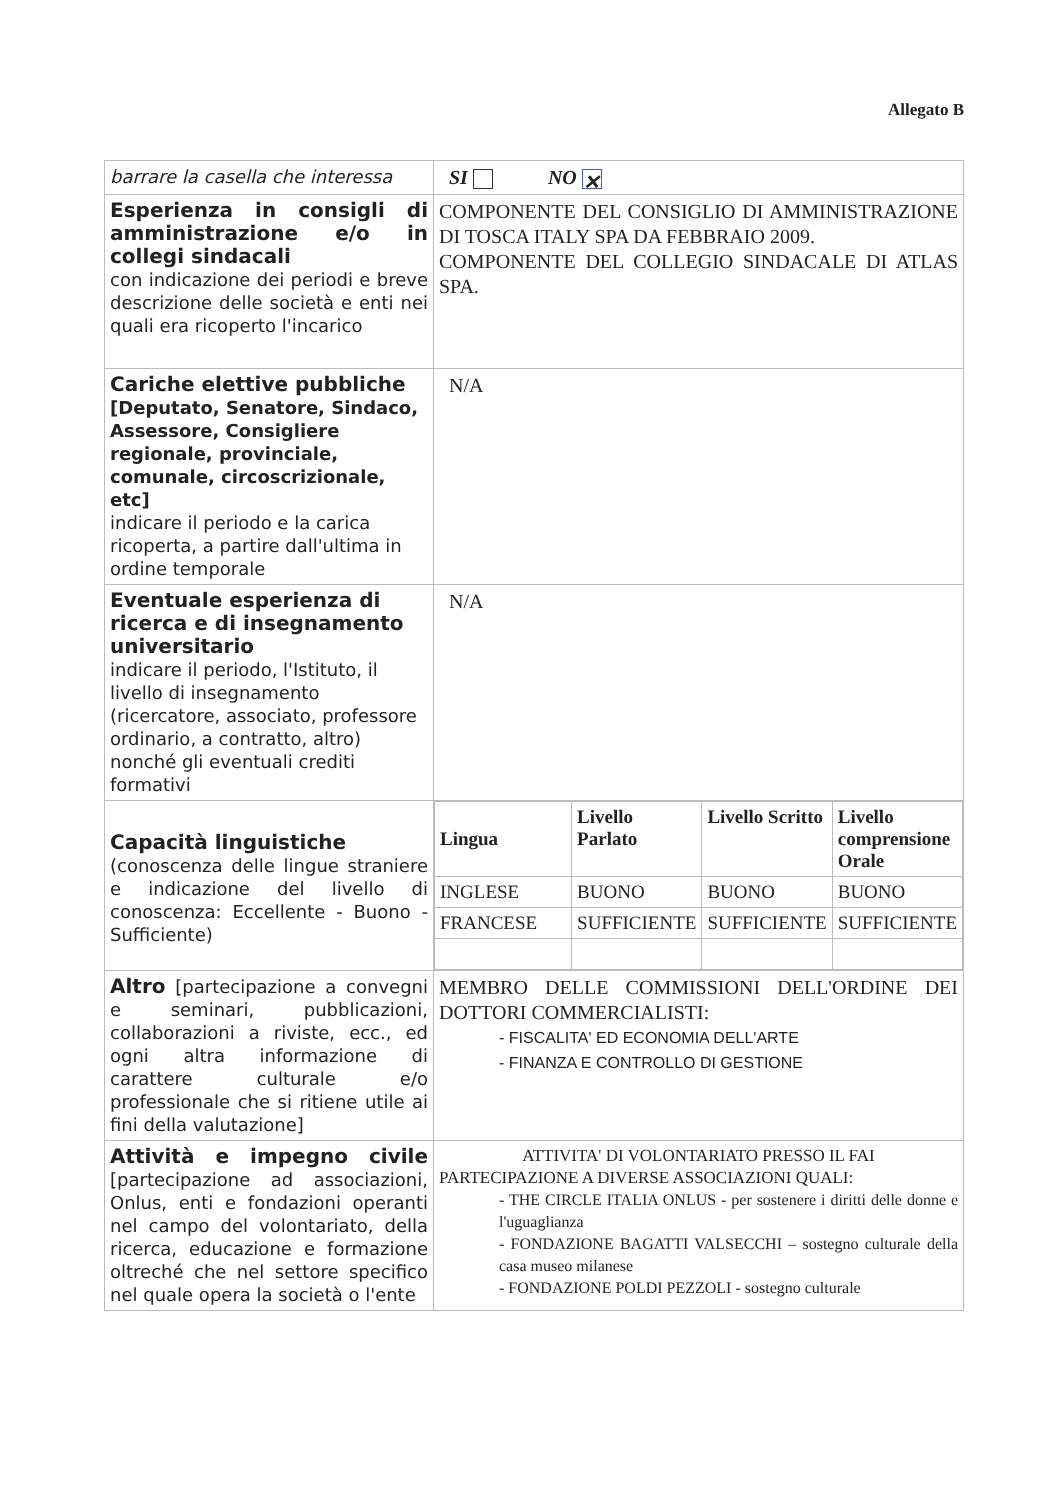Allegato B
| barrare la casella che interessa | SI NO ✕ |
| Esperienza in consigli di amministrazione e/o in collegi sindacali con indicazione dei periodi e breve descrizione delle società e enti nei quali era ricoperto l'incarico | COMPONENTE DEL CONSIGLIO DI AMMINISTRAZIONE DI TOSCA ITALY SPA DA FEBBRAIO 2009. COMPONENTE DEL COLLEGIO SINDACALE DI ATLAS SPA. |
| Cariche elettive pubbliche [Deputato, Senatore, Sindaco, Assessore, Consigliere regionale, provinciale, comunale, circoscrizionale, etc] indicare il periodo e la carica ricoperta, a partire dall'ultima in ordine temporale | N/A |
| Eventuale esperienza di ricerca e di insegnamento universitario indicare il periodo, l'Istituto, il livello di insegnamento (ricercatore, associato, professore ordinario, a contratto, altro) nonché gli eventuali crediti formativi | N/A |
| Capacità linguistiche (conoscenza delle lingue straniere e indicazione del livello di conoscenza: Eccellente - Buono - Sufficiente) | / Lingua / Livello Parlato / Livello Scritto / Livello comprensione Orale / / --- / --- / --- / --- / / INGLESE / BUONO / BUONO / BUONO / / FRANCESE / SUFFICIENTE / SUFFICIENTE / SUFFICIENTE / |
| Altro [partecipazione a convegni e seminari, pubblicazioni, collaborazioni a riviste, ecc., ed ogni altra informazione di carattere culturale e/o professionale che si ritiene utile ai fini della valutazione] | MEMBRO DELLE COMMISSIONI DELL'ORDINE DEI DOTTORI COMMERCIALISTI: - FISCALITA' ED ECONOMIA DELL'ARTE - FINANZA E CONTROLLO DI GESTIONE |
| Attività e impegno civile [partecipazione ad associazioni, Onlus, enti e fondazioni operanti nel campo del volontariato, della ricerca, educazione e formazione oltreché che nel settore specifico nel quale opera la società o l'ente | ATTIVITA' DI VOLONTARIATO PRESSO IL FAI PARTECIPAZIONE A DIVERSE ASSOCIAZIONI QUALI: - THE CIRCLE ITALIA ONLUS - per sostenere i diritti delle donne e l'uguaglianza - FONDAZIONE BAGATTI VALSECCHI – sostegno culturale della casa museo milanese - FONDAZIONE POLDI PEZZOLI - sostegno culturale |